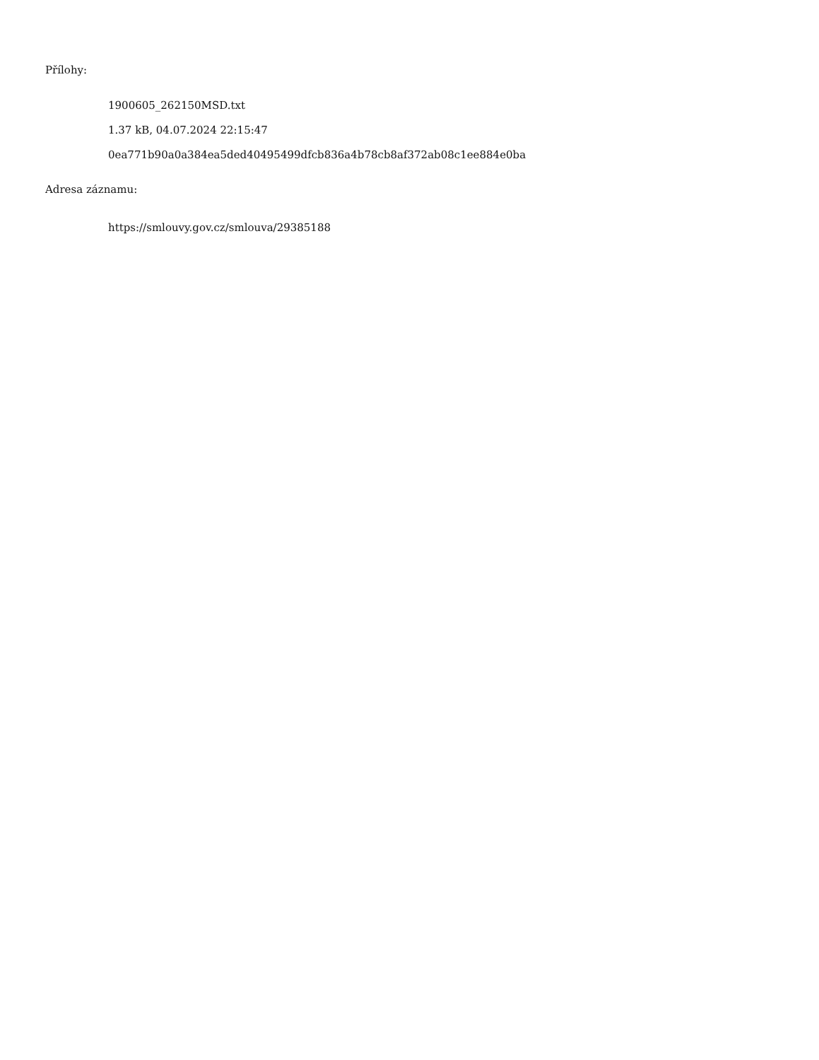Přílohy:
1900605_262150MSD.txt
1.37 kB, 04.07.2024 22:15:47
0ea771b90a0a384ea5ded40495499dfcb836a4b78cb8af372ab08c1ee884e0ba
Adresa záznamu:
https://smlouvy.gov.cz/smlouva/29385188